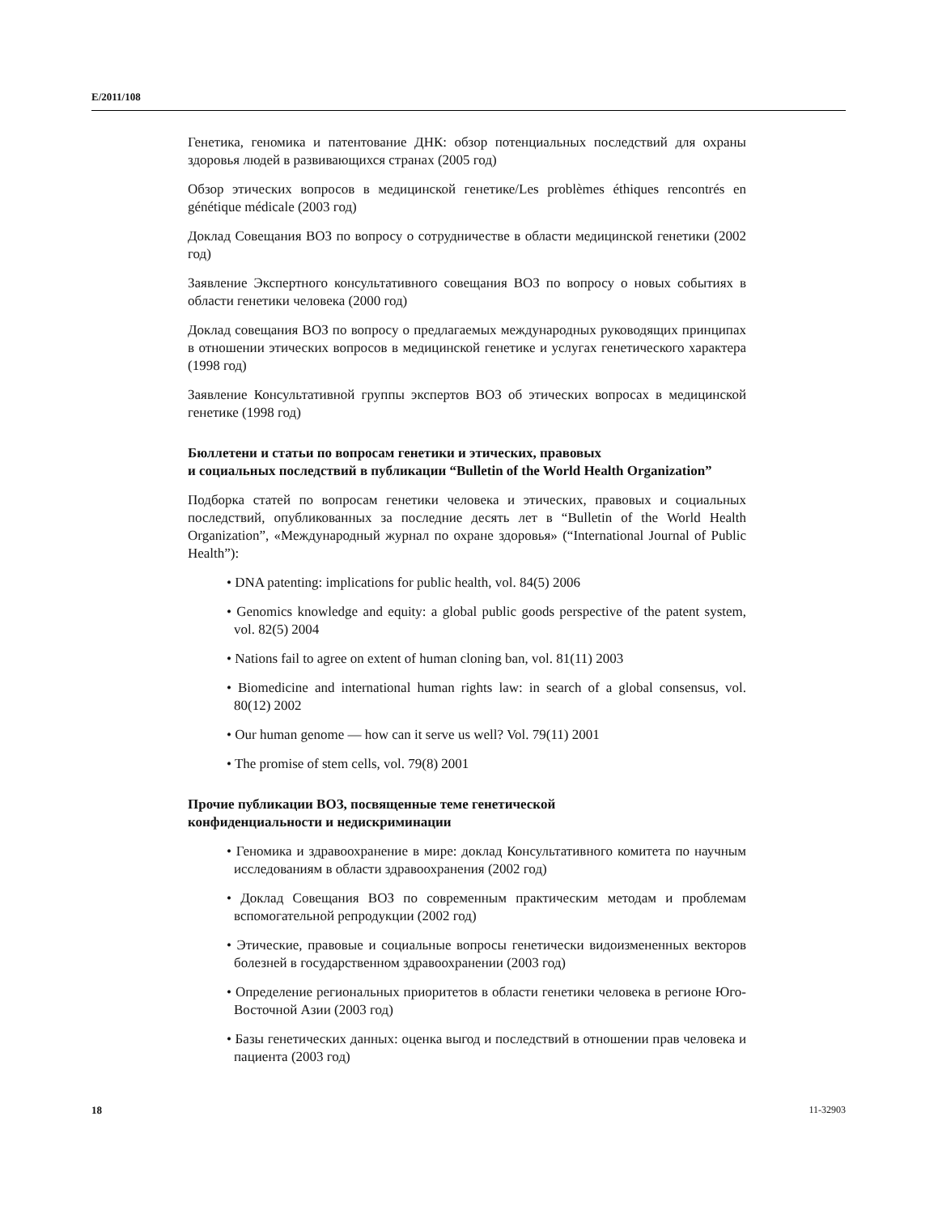E/2011/108
Генетика, геномика и патентование ДНК: обзор потенциальных последствий для охраны здоровья людей в развивающихся странах (2005 год)
Обзор этических вопросов в медицинской генетике/Les problèmes éthiques rencontrés en génétique médicale (2003 год)
Доклад Совещания ВОЗ по вопросу о сотрудничестве в области медицинской генетики (2002 год)
Заявление Экспертного консультативного совещания ВОЗ по вопросу о новых событиях в области генетики человека (2000 год)
Доклад совещания ВОЗ по вопросу о предлагаемых международных руководящих принципах в отношении этических вопросов в медицинской генетике и услугах генетического характера (1998 год)
Заявление Консультативной группы экспертов ВОЗ об этических вопросах в медицинской генетике (1998 год)
Бюллетени и статьи по вопросам генетики и этических, правовых
и социальных последствий в публикации “Bulletin of the World Health Organization”
Подборка статей по вопросам генетики человека и этических, правовых и социальных последствий, опубликованных за последние десять лет в “Bulletin of the World Health Organization”, «Международный журнал по охране здоровья» (“International Journal of Public Health”):
• DNA patenting: implications for public health, vol. 84(5) 2006
• Genomics knowledge and equity: a global public goods perspective of the patent system, vol. 82(5) 2004
• Nations fail to agree on extent of human cloning ban, vol. 81(11) 2003
• Biomedicine and international human rights law: in search of a global consensus, vol. 80(12) 2002
• Our human genome — how can it serve us well? Vol. 79(11) 2001
• The promise of stem cells, vol. 79(8) 2001
Прочие публикации ВОЗ, посвященные теме генетической
конфиденциальности и недискриминации
• Геномика и здравоохранение в мире: доклад Консультативного комитета по научным исследованиям в области здравоохранения (2002 год)
• Доклад Совещания ВОЗ по современным практическим методам и проблемам вспомогательной репродукции (2002 год)
• Этические, правовые и социальные вопросы генетически видоизмененных векторов болезней в государственном здравоохранении (2003 год)
• Определение региональных приоритетов в области генетики человека в регионе Юго-Восточной Азии (2003 год)
• Базы генетических данных: оценка выгод и последствий в отношении прав человека и пациента (2003 год)
18 11-32903